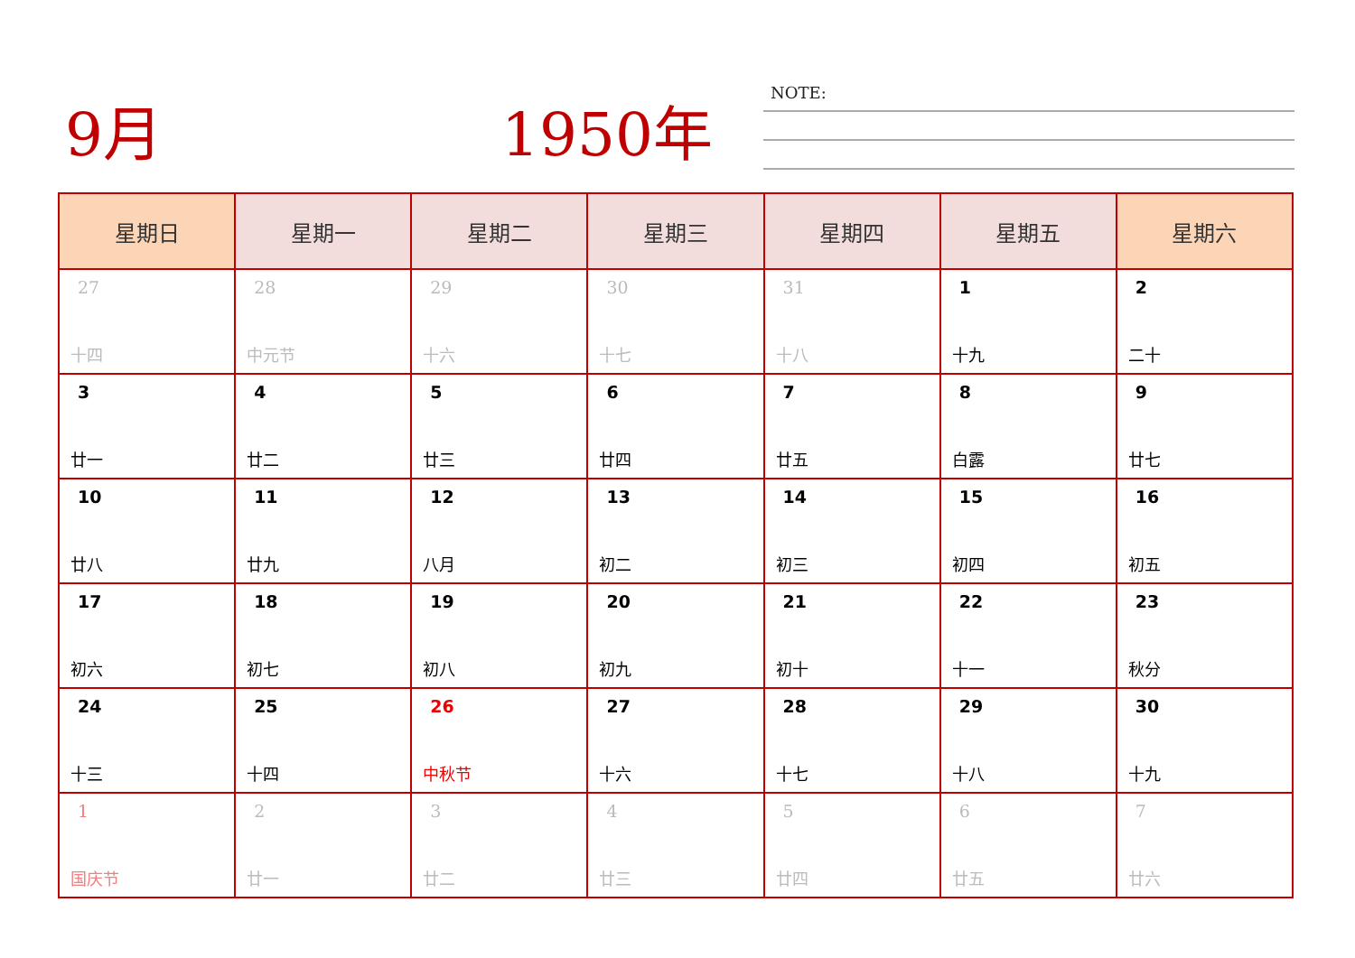9月 1950年 NOTE:
| 星期日 | 星期一 | 星期二 | 星期三 | 星期四 | 星期五 | 星期六 |
| --- | --- | --- | --- | --- | --- | --- |
| 27 十四 | 28 中元节 | 29 十六 | 30 十七 | 31 十八 | 1 十九 | 2 二十 |
| 3 廿一 | 4 廿二 | 5 廿三 | 6 廿四 | 7 廿五 | 8 白露 | 9 廿七 |
| 10 廿八 | 11 廿九 | 12 八月 | 13 初二 | 14 初三 | 15 初四 | 16 初五 |
| 17 初六 | 18 初七 | 19 初八 | 20 初九 | 21 初十 | 22 十一 | 23 秋分 |
| 24 十三 | 25 十四 | 26 中秋节 | 27 十六 | 28 十七 | 29 十八 | 30 十九 |
| 1 国庆节 | 2 廿一 | 3 廿二 | 4 廿三 | 5 廿四 | 6 廿五 | 7 廿六 |